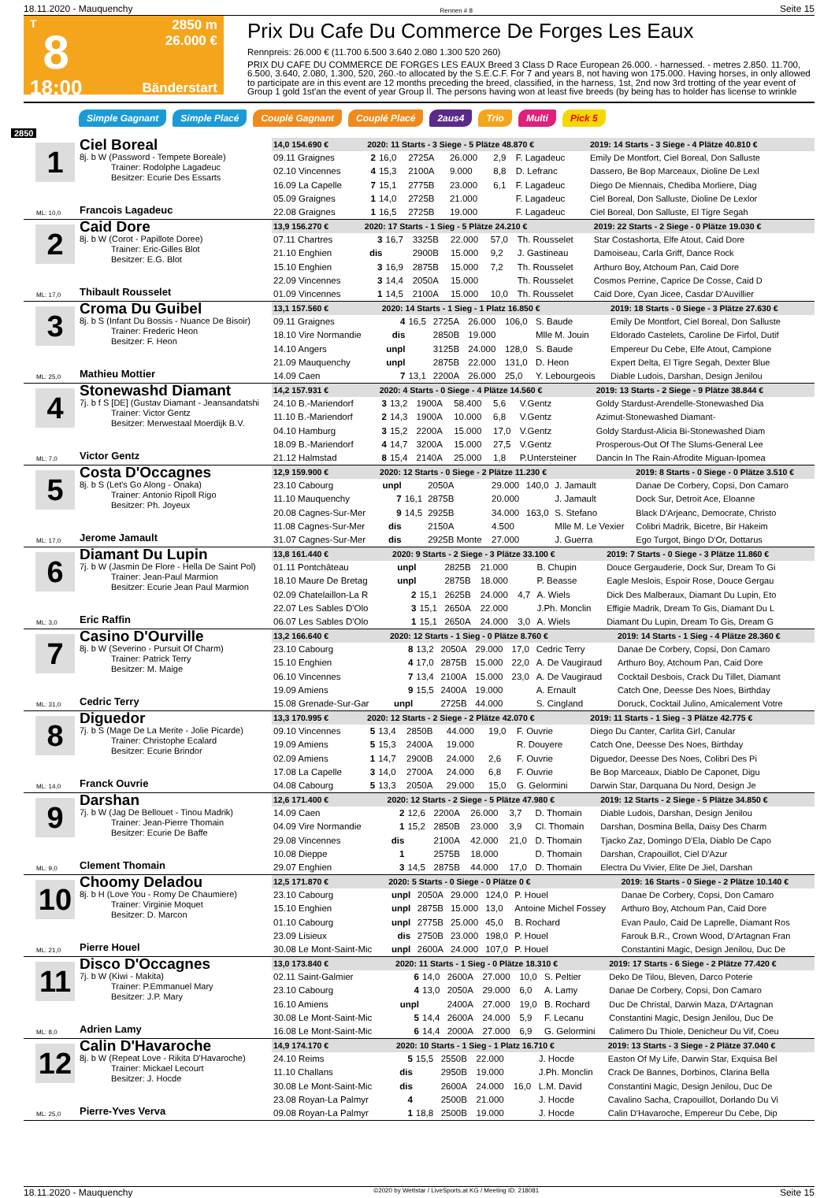18.11.2020 - Mauquenchy Rennen # 8 Seite 15
T
8
18:00
2850 m
26.000 €
Bänderstart
Prix Du Cafe Du Commerce De Forges Les Eaux
Rennpreis: 26.000 € (11.700 6.500 3.640 2.080 1.300 520 260)
PRIX DU CAFE DU COMMERCE DE FORGES LES EAUX Breed 3 Class D Race European 26.000. - harnessed. - metres 2.850. 11.700, 6.500, 3.640, 2.080, 1.300, 520, 260.-to allocated by the S.E.C.F. For 7 and years 8, not having won 175.000. Having horses, in only allowed to participate are in this event are 12 months preceding the breed, classified, in the harness, 1st, 2nd now 3rd trotting of the year event of Group 1 gold 1st'an the event of year Group II. The persons having won at least five breeds (by being has to holder has license to wrinkle
Simple Gagnant Simple Placé Couplé Gagnant Couplé Placé 2aus4 Trio Multi Pick 5
2850
1
Ciel Boreal
8j. b W (Password - Tempete Boreale)
Trainer: Rodolphe Lagadeuc
Besitzer: Ecurie Des Essarts
ML: 10,0 Francois Lagadeuc
| 14,0 154.690 € | 2020: 11 Starts - 3 Siege - 5 Plätze 48.870 € | | | | | | 2019: 14 Starts - 3 Siege - 4 Plätze 40.810 € |
| --- | --- | --- | --- | --- | --- | --- | --- |
| 09.11 Graignes | 2 | 16,0 | 2725A | 26.000 | 2,9 | F. Lagadeuc | Emily De Montfort, Ciel Boreal, Don Salluste |
| 02.10 Vincennes | 4 | 15,3 | 2100A | 9.000 | 8,8 | D. Lefranc | Dassero, Be Bop Marceaux, Dioline De Lexl |
| 16.09 La Capelle | 7 | 15,1 | 2775B | 23.000 | 6,1 | F. Lagadeuc | Diego De Miennais, Chediba Morliere, Diag |
| 05.09 Graignes | 1 | 14,0 | 2725B | 21.000 | | F. Lagadeuc | Ciel Boreal, Don Salluste, Dioline De Lexlor |
| 22.08 Graignes | 1 | 16,5 | 2725B | 19.000 | | F. Lagadeuc | Ciel Boreal, Don Salluste, El Tigre Segah |
2
Caid Dore
8j. b W (Corot - Papillote Doree)
Trainer: Eric-Gilles Blot
Besitzer: E.G. Blot
ML: 17,0 Thibault Rousselet
| 13,9 156.270 € | 2020: 17 Starts - 1 Sieg - 5 Plätze 24.210 € | | | | | | 2019: 22 Starts - 2 Siege - 0 Plätze 19.030 € |
| --- | --- | --- | --- | --- | --- | --- | --- |
| 07.11 Chartres | 3 | 16,7 | 3325B | 22.000 | 57,0 | Th. Rousselet | Star Costashorta, Elfe Atout, Caid Dore |
| 21.10 Enghien | dis | | 2900B | 15.000 | 9,2 | J. Gastineau | Damoiseau, Carla Griff, Dance Rock |
| 15.10 Enghien | 3 | 16,9 | 2875B | 15.000 | 7,2 | Th. Rousselet | Arthuro Boy, Atchoum Pan, Caid Dore |
| 22.09 Vincennes | 3 | 14,4 | 2050A | 15.000 | | Th. Rousselet | Cosmos Perrine, Caprice De Cosse, Caid D |
| 01.09 Vincennes | 1 | 14,5 | 2100A | 15.000 | 10,0 | Th. Rousselet | Caid Dore, Cyan Jicee, Casdar D'Auvillier |
3
Croma Du Guibel
8j. b S (Infant Du Bossis - Nuance De Bisoir)
Trainer: Frederic Heon
Besitzer: F. Heon
ML: 25,0 Mathieu Mottier
| 13,1 157.560 € | 2020: 14 Starts - 1 Sieg - 1 Platz 16.850 € | | | | | | 2019: 18 Starts - 0 Siege - 3 Plätze 27.630 € |
| --- | --- | --- | --- | --- | --- | --- | --- |
| 09.11 Graignes | 4 | 16,5 | 2725A | 26.000 | 106,0 | S. Baude | Emily De Montfort, Ciel Boreal, Don Salluste |
| 18.10 Vire Normandie | dis | | 2850B | 19.000 | | Mlle M. Jouin | Eldorado Castelets, Caroline De Firfol, Dutif |
| 14.10 Angers | unpl | | 3125B | 24.000 | 128,0 | S. Baude | Empereur Du Cebe, Elfe Atout, Campione |
| 21.09 Mauquenchy | unpl | | 2875B | 22.000 | 131,0 | D. Heon | Expert Delta, El Tigre Segah, Dexter Blue |
| 14.09 Caen | 7 | 13,1 | 2200A | 26.000 | 25,0 | Y. Lebourgeois | Diable Ludois, Darshan, Design Jenilou |
4
Stonewashd Diamant
7j. b f S [DE] (Gustav Diamant - Jeansandatshi
Trainer: Victor Gentz
Besitzer: Merwestaal Moerdijk B.V.
ML: 7,0 Victor Gentz
| 14,2 157.931 € | 2020: 4 Starts - 0 Siege - 4 Plätze 14.560 € | | | | | | 2019: 13 Starts - 2 Siege - 9 Plätze 38.844 € |
| --- | --- | --- | --- | --- | --- | --- | --- |
| 24.10 B.-Mariendorf | 3 | 13,2 | 1900A | 58.400 | 5,6 | V.Gentz | Goldy Stardust-Arendelle-Stonewashed Dia |
| 11.10 B.-Mariendorf | 2 | 14,3 | 1900A | 10.000 | 6,8 | V.Gentz | Azimut-Stonewashed Diamant- |
| 04.10 Hamburg | 3 | 15,2 | 2200A | 15.000 | 17,0 | V.Gentz | Goldy Stardust-Alicia Bi-Stonewashed Diam |
| 18.09 B.-Mariendorf | 4 | 14,7 | 3200A | 15.000 | 27,5 | V.Gentz | Prosperous-Out Of The Slums-General Lee |
| 21.12 Halmstad | 8 | 15,4 | 2140A | 25.000 | 1,8 | P.Untersteiner | Dancin In The Rain-Afrodite Miguan-Ipomea |
5
Costa D'Occagnes
8j. b S (Let's Go Along - Onaka)
Trainer: Antonio Ripoll Rigo
Besitzer: Ph. Joyeux
ML: 17,0 Jerome Jamault
| 12,9 159.900 € | 2020: 12 Starts - 0 Siege - 2 Plätze 11.230 € | | | | | | 2019: 8 Starts - 0 Siege - 0 Plätze 3.510 € |
| --- | --- | --- | --- | --- | --- | --- | --- |
| 23.10 Cabourg | unpl | | 2050A | 29.000 | 140,0 | J. Jamault | Danae De Corbery, Copsi, Don Camaro |
| 11.10 Mauquenchy | 7 | 16,1 | 2875B | 20.000 | | J. Jamault | Dock Sur, Detroit Ace, Eloanne |
| 20.08 Cagnes-Sur-Mer | 9 | 14,5 | 2925B | 34.000 | 163,0 | S. Stefano | Black D'Arjeanc, Democrate, Christo |
| 11.08 Cagnes-Sur-Mer | dis | | 2150A | 4.500 | | Mlle M. Le Vexier | Colibri Madrik, Bicetre, Bir Hakeim |
| 31.07 Cagnes-Sur-Mer | dis | | 2925B Monte | 27.000 | | J. Guerra | Ego Turgot, Bingo D'Or, Dottarus |
6
Diamant Du Lupin
7j. b W (Jasmin De Flore - Hella De Saint Pol)
Trainer: Jean-Paul Marmion
Besitzer: Ecurie Jean Paul Marmion
ML: 3,0 Eric Raffin
| 13,8 161.440 € | 2020: 9 Starts - 2 Siege - 3 Plätze 33.100 € | | | | | | 2019: 7 Starts - 0 Siege - 3 Plätze 11.860 € |
| --- | --- | --- | --- | --- | --- | --- | --- |
| 01.11 Pontchâteau | unpl | | 2825B | 21.000 | | B. Chupin | Douce Gergauderie, Dock Sur, Dream To Gi |
| 18.10 Maure De Bretag | unpl | | 2875B | 18.000 | | P. Beasse | Eagle Meslois, Espoir Rose, Douce Gergau |
| 02.09 Chatelaillon-La R | 2 | 15,1 | 2625B | 24.000 | 4,7 | A. Wiels | Dick Des Malberaux, Diamant Du Lupin, Eto |
| 22.07 Les Sables D'Olo | 3 | 15,1 | 2650A | 22.000 | | J.Ph. Monclin | Effigie Madrik, Dream To Gis, Diamant Du L |
| 06.07 Les Sables D'Olo | 1 | 15,1 | 2650A | 24.000 | 3,0 | A. Wiels | Diamant Du Lupin, Dream To Gis, Dream G |
7
Casino D'Ourville
8j. b W (Severino - Pursuit Of Charm)
Trainer: Patrick Terry
Besitzer: M. Maige
ML: 31,0 Cedric Terry
| 13,2 166.640 € | 2020: 12 Starts - 1 Sieg - 0 Plätze 8.760 € | | | | | | 2019: 14 Starts - 1 Sieg - 4 Plätze 28.360 € |
| --- | --- | --- | --- | --- | --- | --- | --- |
| 23.10 Cabourg | 8 | 13,2 | 2050A | 29.000 | 17,0 | Cedric Terry | Danae De Corbery, Copsi, Don Camaro |
| 15.10 Enghien | 4 | 17,0 | 2875B | 15.000 | 22,0 | A. De Vaugiraud | Arthuro Boy, Atchoum Pan, Caid Dore |
| 06.10 Vincennes | 7 | 13,4 | 2100A | 15.000 | 23,0 | A. De Vaugiraud | Cocktail Desbois, Crack Du Tillet, Diamant |
| 19.09 Amiens | 9 | 15,5 | 2400A | 19.000 | | A. Ernault | Catch One, Deesse Des Noes, Birthday |
| 15.08 Grenade-Sur-Gar | unpl | | 2725B | 44.000 | | S. Cingland | Doruck, Cocktail Julino, Amicalement Votre |
8
Diguedor
7j. b S (Mage De La Merite - Jolie Picarde)
Trainer: Christophe Ecalard
Besitzer: Ecurie Brindor
ML: 14,0 Franck Ouvrie
| 13,3 170.995 € | 2020: 12 Starts - 2 Siege - 2 Plätze 42.070 € | | | | | | 2019: 11 Starts - 1 Sieg - 3 Plätze 42.775 € |
| --- | --- | --- | --- | --- | --- | --- | --- |
| 09.10 Vincennes | 5 | 13,4 | 2850B | 44.000 | 19,0 | F. Ouvrie | Diego Du Canter, Carlita Girl, Canular |
| 19.09 Amiens | 5 | 15,3 | 2400A | 19.000 | | R. Douyere | Catch One, Deesse Des Noes, Birthday |
| 02.09 Amiens | 1 | 14,7 | 2900B | 24.000 | 2,6 | F. Ouvrie | Diguedor, Deesse Des Noes, Colibri Des Pi |
| 17.08 La Capelle | 3 | 14,0 | 2700A | 24.000 | 6,8 | F. Ouvrie | Be Bop Marceaux, Diablo De Caponet, Digu |
| 04.08 Cabourg | 5 | 13,3 | 2050A | 29.000 | 15,0 | G. Gelormini | Darwin Star, Darquana Du Nord, Design Je |
9
Darshan
7j. b W (Jag De Bellouet - Tinou Madrik)
Trainer: Jean-Pierre Thomain
Besitzer: Ecurie De Baffe
ML: 9,0 Clement Thomain
| 12,6 171.400 € | 2020: 12 Starts - 2 Siege - 5 Plätze 47.980 € | | | | | | 2019: 12 Starts - 2 Siege - 5 Plätze 34.850 € |
| --- | --- | --- | --- | --- | --- | --- | --- |
| 14.09 Caen | 2 | 12,6 | 2200A | 26.000 | 3,7 | D. Thomain | Diable Ludois, Darshan, Design Jenilou |
| 04.09 Vire Normandie | 1 | 15,2 | 2850B | 23.000 | 3,9 | Cl. Thomain | Darshan, Dosmina Bella, Daisy Des Charm |
| 29.08 Vincennes | dis | | 2100A | 42.000 | 21,0 | D. Thomain | Tjacko Zaz, Domingo D'Ela, Diablo De Capo |
| 10.08 Dieppe | 1 | | 2575B | 18.000 | | D. Thomain | Darshan, Crapouillot, Ciel D'Azur |
| 29.07 Enghien | 3 | 14,5 | 2875B | 44.000 | 17,0 | D. Thomain | Electra Du Vivier, Elite De Jiel, Darshan |
10
Choomy Deladou
8j. b H (Love You - Romy De Chaumiere)
Trainer: Virginie Moquet
Besitzer: D. Marcon
ML: 21,0 Pierre Houel
| 12,5 171.870 € | 2020: 5 Starts - 0 Siege - 0 Plätze 0 € | | | | | | 2019: 16 Starts - 0 Siege - 2 Plätze 10.140 € |
| --- | --- | --- | --- | --- | --- | --- | --- |
| 23.10 Cabourg | unpl | | 2050A | 29.000 | 124,0 | P. Houel | Danae De Corbery, Copsi, Don Camaro |
| 15.10 Enghien | unpl | | 2875B | 15.000 | 13,0 | Antoine Michel Fossey | Arthuro Boy, Atchoum Pan, Caid Dore |
| 01.10 Cabourg | unpl | | 2775B | 25.000 | 45,0 | B. Rochard | Evan Paulo, Caid De Laprelle, Diamant Ros |
| 23.09 Lisieux | dis | | 2750B | 23.000 | 198,0 | P. Houel | Farouk B.R., Crown Wood, D'Artagnan Fran |
| 30.08 Le Mont-Saint-Mic | unpl | | 2600A | 24.000 | 107,0 | P. Houel | Constantini Magic, Design Jenilou, Duc De |
11
Disco D'Occagnes
7j. b W (Kiwi - Makita)
Trainer: P.Emmanuel Mary
Besitzer: J.P. Mary
ML: 8,0 Adrien Lamy
| 13,0 173.840 € | 2020: 11 Starts - 1 Sieg - 0 Plätze 18.310 € | | | | | | 2019: 17 Starts - 6 Siege - 2 Plätze 77.420 € |
| --- | --- | --- | --- | --- | --- | --- | --- |
| 02.11 Saint-Galmier | 6 | 14,0 | 2600A | 27.000 | 10,0 | S. Peltier | Deko De Tilou, Bleven, Darco Poterie |
| 23.10 Cabourg | 4 | 13,0 | 2050A | 29.000 | 6,0 | A. Lamy | Danae De Corbery, Copsi, Don Camaro |
| 16.10 Amiens | unpl | | 2400A | 27.000 | 19,0 | B. Rochard | Duc De Christal, Darwin Maza, D'Artagnan |
| 30.08 Le Mont-Saint-Mic | 5 | 14,4 | 2600A | 24.000 | 5,9 | F. Lecanu | Constantini Magic, Design Jenilou, Duc De |
| 16.08 Le Mont-Saint-Mic | 6 | 14,4 | 2000A | 27.000 | 6,9 | G. Gelormini | Calimero Du Thiole, Denicheur Du Vif, Coeu |
12
Calin D'Havaroche
8j. b W (Repeat Love - Rikita D'Havaroche)
Trainer: Mickael Lecourt
Besitzer: J. Hocde
ML: 25,0 Pierre-Yves Verva
| 14,9 174.170 € | 2020: 10 Starts - 1 Sieg - 1 Platz 16.710 € | | | | | | 2019: 13 Starts - 3 Siege - 2 Plätze 37.040 € |
| --- | --- | --- | --- | --- | --- | --- | --- |
| 24.10 Reims | 5 | 15,5 | 2550B | 22.000 | | J. Hocde | Easton Of My Life, Darwin Star, Exquisa Bel |
| 11.10 Challans | dis | | 2950B | 19.000 | | J.Ph. Monclin | Crack De Bannes, Dorbinos, Clarina Bella |
| 30.08 Le Mont-Saint-Mic | dis | | 2600A | 24.000 | 16,0 | L.M. David | Constantini Magic, Design Jenilou, Duc De |
| 23.08 Royan-La Palmyr | 4 | | 2500B | 21.000 | | J. Hocde | Cavalino Sacha, Crapouillot, Dorlando Du Vi |
| 09.08 Royan-La Palmyr | 1 | 18,8 | 2500B | 19.000 | | J. Hocde | Calin D'Havaroche, Empereur Du Cebe, Dip |
18.11.2020 - Mauquenchy ©2020 by Wettstar / LiveSports.at KG / Meeting ID: 218081 Seite 15